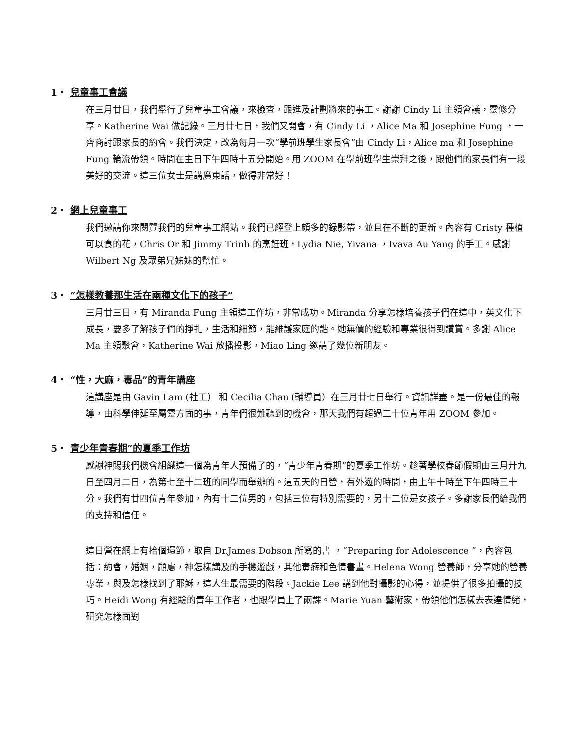1‧ 兒童事工會議
在三月廿日，我們舉行了兒童事工會議，來檢查，跟進及計劃將來的事工。謝謝 Cindy Li 主領會議，靈修分享。Katherine Wai 做記錄。三月廿七日，我們又開會，有 Cindy Li ，Alice Ma 和 Josephine Fung ，一齊商討跟家長的約會。我們決定，改為每月一次“學前班學生家長會”由 Cindy Li，Alice ma 和 Josephine Fung 輪流帶領。時間在主日下午四時十五分開始。用 ZOOM 在學前班學生崇拜之後，跟他們的家長們有一段美好的交流。這三位女士是講廣東話，做得非常好！
2‧ 網上兒童事工
我們邀請你來閱覽我們的兒童事工網站。我們已經登上頗多的録影帶，並且在不斷的更新。內容有 Cristy 種植可以食的花，Chris Or 和 Jimmy Trinh 的烹飪班，Lydia Nie, Yivana ，Ivava Au Yang 的手工。感謝 Wilbert Ng 及眾弟兄姊妹的幫忙。
3‧ “怎樣教養那生活在兩種文化下的孩子”
三月廿三日，有 Miranda Fung 主領這工作坊，非常成功。Miranda 分享怎樣培養孩子們在這中，英文化下成長，要多了解孩子們的掙扎，生活和細節，能維護家庭的諧。她無價的經驗和專業很得到讚賞。多謝 Alice Ma 主領聚會，Katherine Wai 放播投影，Miao Ling 邀請了幾位新朋友。
4‧ “性，大麻，毒品”的青年講座
這講座是由 Gavin Lam (社工） 和 Cecilia Chan (輔導員）在三月廿七日舉行。資訊詳盡。是一份最佳的報導，由科學伸延至屬靈方面的事，青年們很難聽到的機會，那天我們有超過二十位青年用 ZOOM 參加。
5‧ 青少年青春期”的夏季工作坊
感謝神賜我們機會組織這一個為青年人預備了的，“青少年青春期”的夏季工作坊。趁著學校春節假期由三月廾九日至四月二日，為第七至十二班的同學而舉辦的。這五天的日營，有外遊的時間，由上午十時至下午四時三十分。我們有廿四位青年參加，內有十二位男的，包括三位有特別需要的，另十二位是女孩子。多謝家長們給我們的支持和信任。
這日營在網上有拾個環節，取自 Dr.James Dobson 所寫的書 ，“Preparing for Adolescence ”，內容包括：約會，婚姻，顧慮，神怎樣講及的手機遊戲，其他毒癖和色情書畫。Helena Wong 營養師，分享她的營養專業，與及怎樣找到了耶穌，這人生最需要的階段。Jackie Lee 講到他對攝影的心得，並提供了很多拍攝的技巧。Heidi Wong 有經驗的青年工作者，也跟學員上了兩課。Marie Yuan 藝術家，帶領他們怎樣去表達情緒，研究怎樣面對